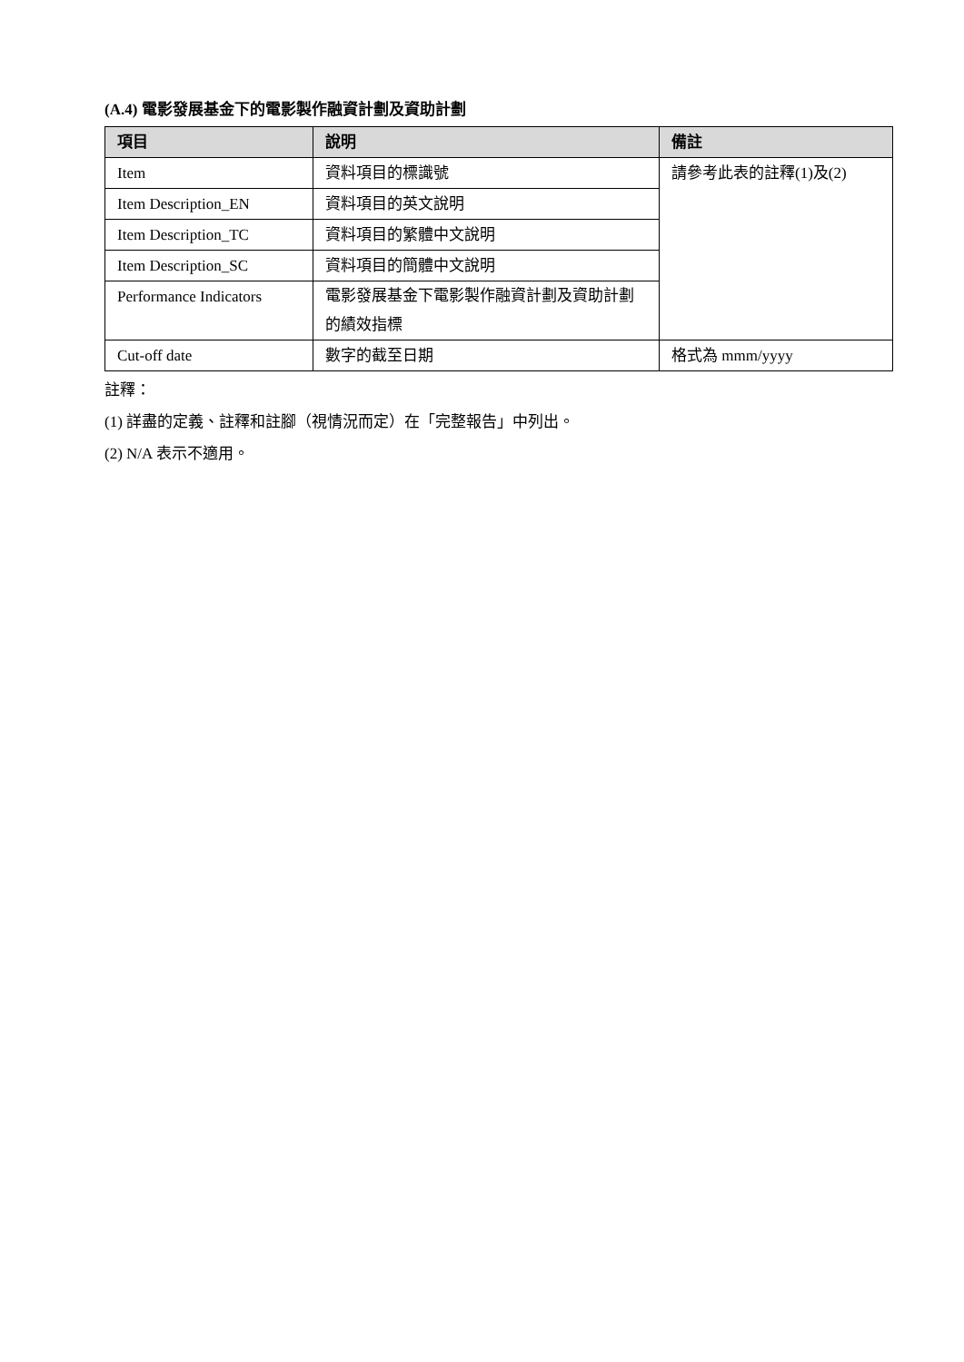(A.4) 電影發展基金下的電影製作融資計劃及資助計劃
| 項目 | 說明 | 備註 |
| --- | --- | --- |
| Item | 資料項目的標識號 | 請參考此表的註釋(1)及(2) |
| Item Description_EN | 資料項目的英文說明 | |
| Item Description_TC | 資料項目的繁體中文說明 | |
| Item Description_SC | 資料項目的簡體中文說明 | |
| Performance Indicators | 電影發展基金下電影製作融資計劃及資助計劃的績效指標 | |
| Cut-off date | 數字的截至日期 | 格式為 mmm/yyyy |
註釋：
(1) 詳盡的定義、註釋和註腳（視情況而定）在「完整報告」中列出。
(2) N/A 表示不適用。